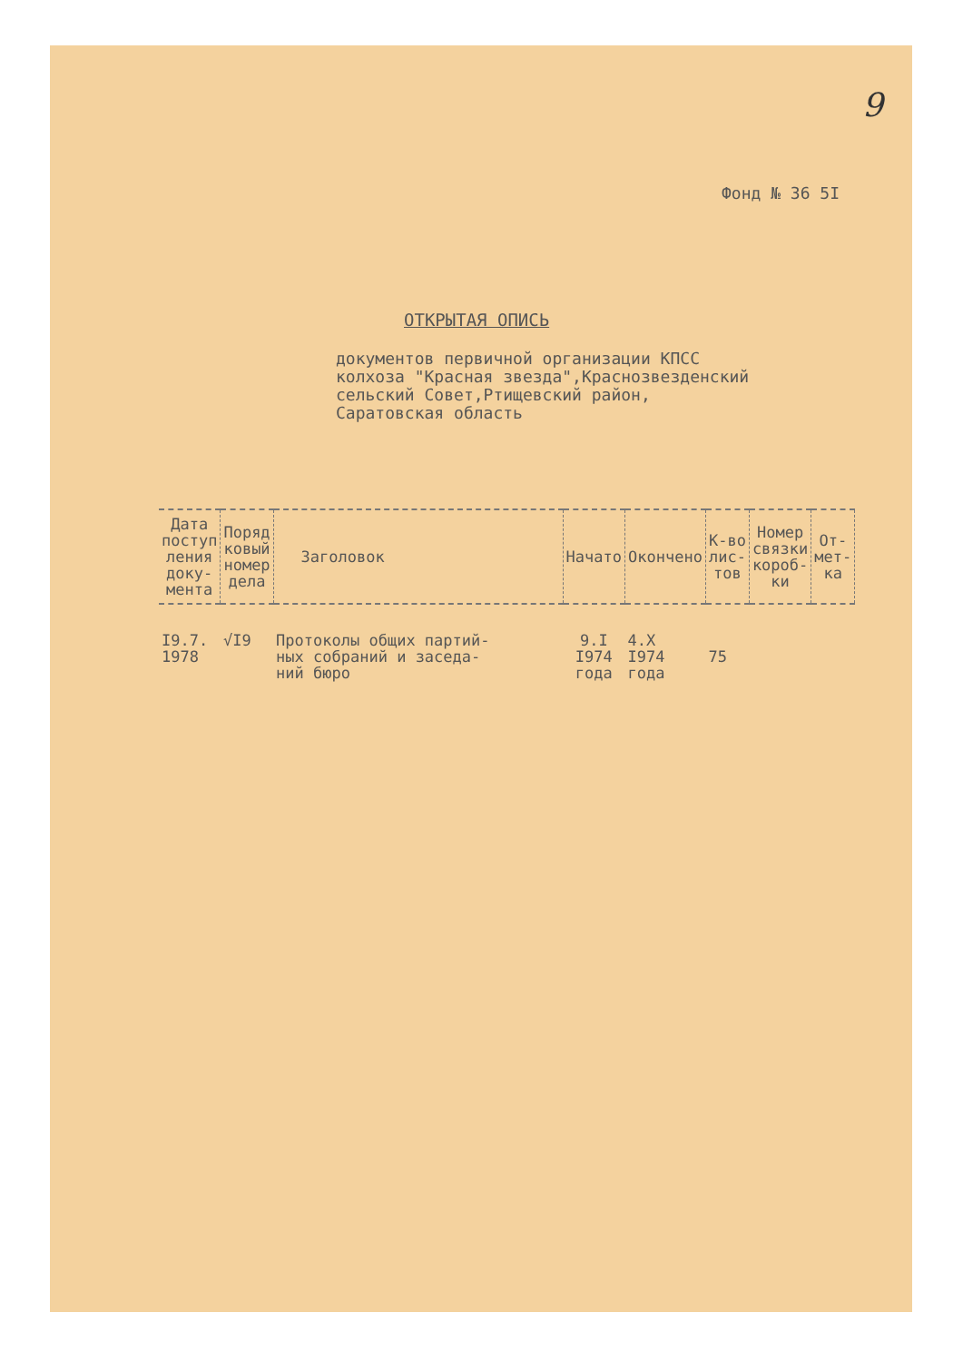9
Фонд № 36 5I
ОТКРЫТАЯ ОПИСЬ
документов первичной организации КПСС
колхоза "Красная звезда",Краснозвезденский
сельский Совет,Ртищевский район,
Саратовская область
| Дата поступ ления доку- мента | Поряд ковый номер дела | Заголовок | Начато | Окончено | К-во лис- тов | Номер связки короб- ки | От- мет- ка |
| --- | --- | --- | --- | --- | --- | --- | --- |
| I9.7. 1978 | √I9 | Протоколы общих партий- ных собраний и заседа- ний бюро | 9.I I974 года | 4.X I974 года | 75 | | |